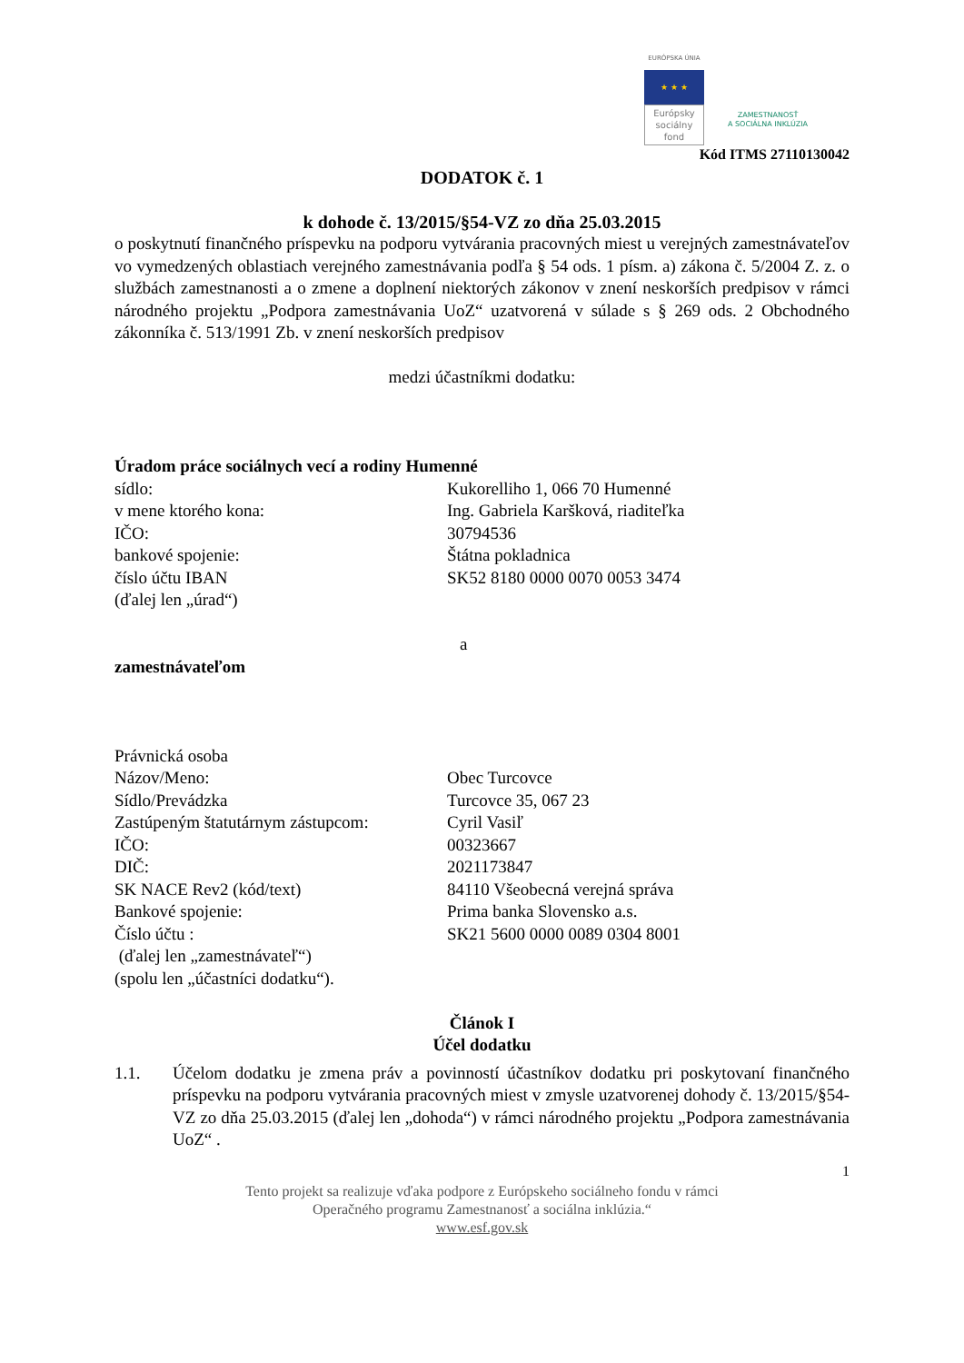EURÓPSKA ÚNIA
★ ★ ★
Európsky
sociálny
fond
ZAMESTNANOSŤ
A SOCIÁLNA INKLÚZIA
Kód ITMS 27110130042
DODATOK č. 1
k dohode č. 13/2015/§54-VZ zo dňa 25.03.2015
o poskytnutí finančného príspevku na podporu vytvárania pracovných miest u verejných zamestnávateľov vo vymedzených oblastiach verejného zamestnávania podľa § 54 ods. 1 písm. a) zákona č. 5/2004 Z. z. o službách zamestnanosti a o zmene a doplnení niektorých zákonov v znení neskorších predpisov v rámci národného projektu „Podpora zamestnávania UoZ“ uzatvorená v súlade s § 269 ods. 2 Obchodného zákonníka č. 513/1991 Zb. v znení neskorších predpisov
medzi účastníkmi dodatku:
Úradom práce sociálnych vecí a rodiny Humenné
sídlo: Kukorelliho 1, 066 70 Humenné
v mene ktorého kona: Ing. Gabriela Karšková, riaditeľka
IČO: 30794536
bankové spojenie: Štátna pokladnica
číslo účtu IBAN SK52 8180 0000 0070 0053 3474
(ďalej len „úrad“)
a
zamestnávateľom
Právnická osoba
Názov/Meno: Obec Turcovce
Sídlo/Prevádzka Turcovce 35, 067 23
Zastúpeným štatutárnym zástupcom: Cyril Vasiľ
IČO: 00323667
DIČ: 2021173847
SK NACE Rev2 (kód/text) 84110 Všeobecná verejná správa
Bankové spojenie: Prima banka Slovensko a.s.
Číslo účtu : SK21 5600 0000 0089 0304 8001
(ďalej len „zamestnávateľ“)
(spolu len „účastníci dodatku“).
Článok I
Účel dodatku
1.1. Účelom dodatku je zmena práv a povinností účastníkov dodatku pri poskytovaní finančného príspevku na podporu vytvárania pracovných miest v zmysle uzatvorenej dohody č. 13/2015/§54-VZ zo dňa 25.03.2015 (ďalej len „dohoda“) v rámci národného projektu „Podpora zamestnávania UoZ“ .
1
Tento projekt sa realizuje vďaka podpore z Európskeho sociálneho fondu v rámci
Operačného programu Zamestnanosť a sociálna inklúzia.“
www.esf.gov.sk